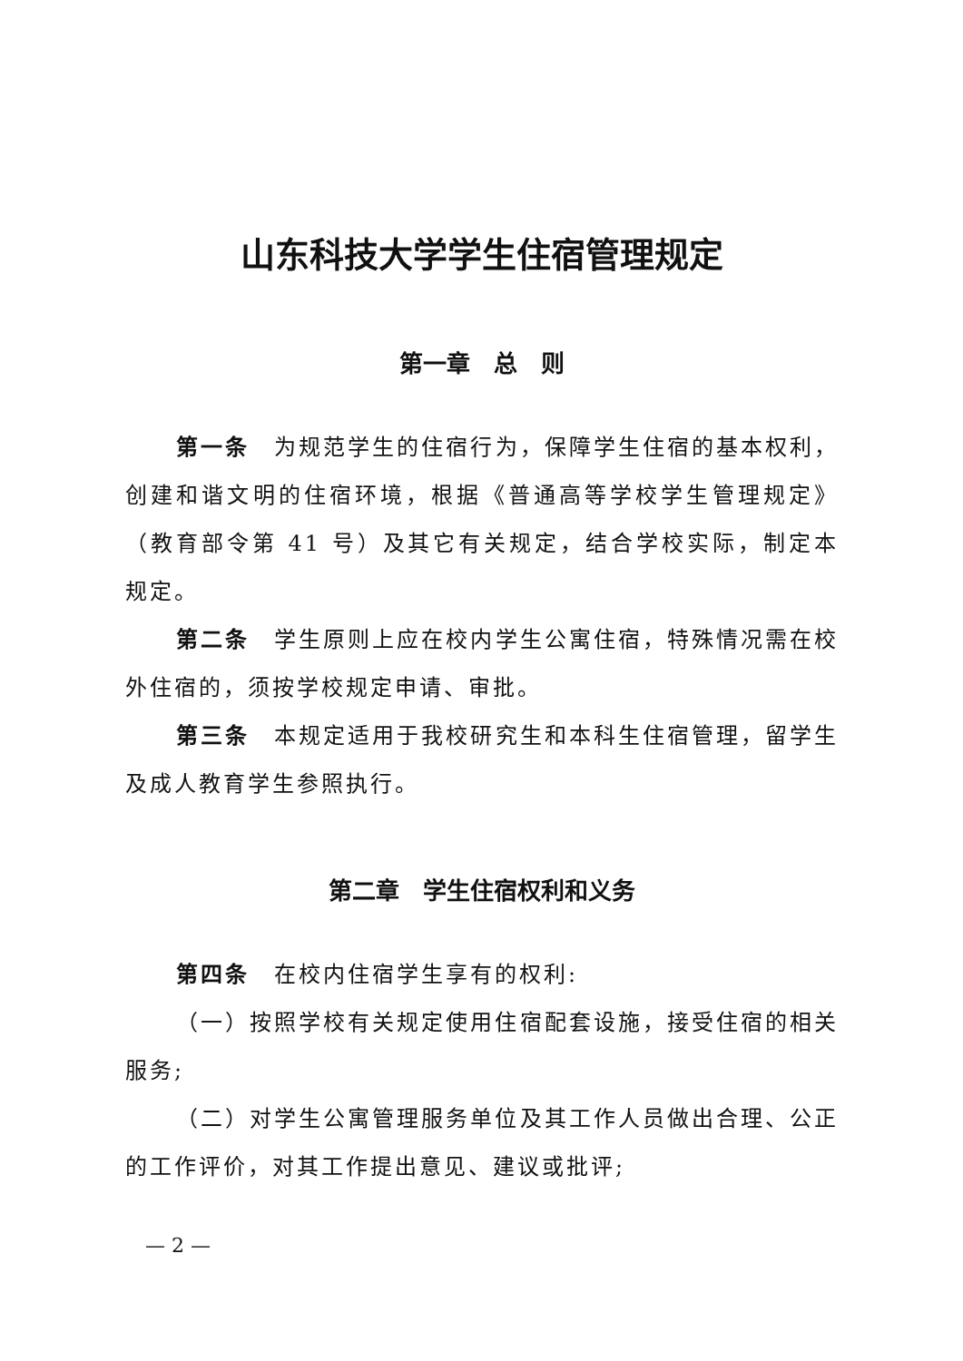山东科技大学学生住宿管理规定
第一章　总　则
第一条　为规范学生的住宿行为，保障学生住宿的基本权利，创建和谐文明的住宿环境，根据《普通高等学校学生管理规定》（教育部令第 41 号）及其它有关规定，结合学校实际，制定本规定。
第二条　学生原则上应在校内学生公寓住宿，特殊情况需在校外住宿的，须按学校规定申请、审批。
第三条　本规定适用于我校研究生和本科生住宿管理，留学生及成人教育学生参照执行。
第二章　学生住宿权利和义务
第四条　在校内住宿学生享有的权利:
（一）按照学校有关规定使用住宿配套设施，接受住宿的相关服务;
（二）对学生公寓管理服务单位及其工作人员做出合理、公正的工作评价，对其工作提出意见、建议或批评;
— 2 —